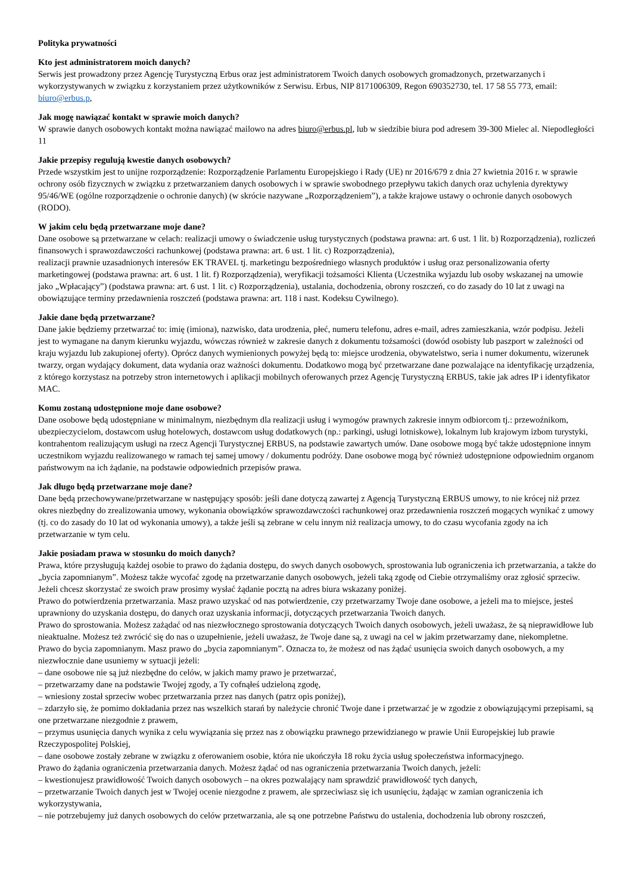Polityka prywatności
Kto jest administratorem moich danych?
Serwis jest prowadzony przez Agencję Turystyczną Erbus oraz jest administratorem Twoich danych osobowych gromadzonych, przetwarzanych i wykorzystywanych w związku z korzystaniem przez użytkowników z Serwisu. Erbus, NIP 8171006309, Regon 690352730, tel. 17 58 55 773, email: biuro@erbus.p,
Jak mogę nawiązać kontakt w sprawie moich danych?
W sprawie danych osobowych kontakt można nawiązać mailowo na adres biuro@erbus.pl, lub w siedzibie biura pod adresem 39-300 Mielec al. Niepodległości 11
Jakie przepisy regulują kwestie danych osobowych?
Przede wszystkim jest to unijne rozporządzenie: Rozporządzenie Parlamentu Europejskiego i Rady (UE) nr 2016/679 z dnia 27 kwietnia 2016 r. w sprawie ochrony osób fizycznych w związku z przetwarzaniem danych osobowych i w sprawie swobodnego przepływu takich danych oraz uchylenia dyrektywy 95/46/WE (ogólne rozporządzenie o ochronie danych) (w skrócie nazywane „Rozporządzeniem”), a także krajowe ustawy o ochronie danych osobowych (RODO).
W jakim celu będą przetwarzane moje dane?
Dane osobowe są przetwarzane w celach: realizacji umowy o świadczenie usług turystycznych (podstawa prawna: art. 6 ust. 1 lit. b) Rozporządzenia), rozliczeń finansowych i sprawozdawczości rachunkowej (podstawa prawna: art. 6 ust. 1 lit. c) Rozporządzenia),
realizacji prawnie uzasadnionych interesów EK TRAVEL tj. marketingu bezpośredniego własnych produktów i usług oraz personalizowania oferty marketingowej (podstawa prawna: art. 6 ust. 1 lit. f) Rozporządzenia), weryfikacji tożsamości Klienta (Uczestnika wyjazdu lub osoby wskazanej na umowie jako „Wpłacający”) (podstawa prawna: art. 6 ust. 1 lit. c) Rozporządzenia), ustalania, dochodzenia, obrony roszczeń, co do zasady do 10 lat z uwagi na obowiązujące terminy przedawnienia roszczeń (podstawa prawna: art. 118 i nast. Kodeksu Cywilnego).
Jakie dane będą przetwarzane?
Dane jakie będziemy przetwarzać to: imię (imiona), nazwisko, data urodzenia, płeć, numeru telefonu, adres e-mail, adres zamieszkania, wzór podpisu. Jeżeli jest to wymagane na danym kierunku wyjazdu, wówczas również w zakresie danych z dokumentu tożsamości (dowód osobisty lub paszport w zależności od kraju wyjazdu lub zakupionej oferty). Oprócz danych wymienionych powyżej będą to: miejsce urodzenia, obywatelstwo, seria i numer dokumentu, wizerunek twarzy, organ wydający dokument, data wydania oraz ważności dokumentu. Dodatkowo mogą być przetwarzane dane pozwalające na identyfikację urządzenia, z którego korzystasz na potrzeby stron internetowych i aplikacji mobilnych oferowanych przez Agencję Turystyczną ERBUS, takie jak adres IP i identyfikator MAC.
Komu zostaną udostępnione moje dane osobowe?
Dane osobowe będą udostępniane w minimalnym, niezbędnym dla realizacji usług i wymogów prawnych zakresie innym odbiorcom tj.: przewoźnikom, ubezpieczycielom, dostawcom usług hotelowych, dostawcom usług dodatkowych (np.: parkingi, usługi lotniskowe), lokalnym lub krajowym izbom turystyki, kontrahentom realizującym usługi na rzecz Agencji Turystycznej ERBUS, na podstawie zawartych umów. Dane osobowe mogą być także udostępnione innym uczestnikom wyjazdu realizowanego w ramach tej samej umowy / dokumentu podróży. Dane osobowe mogą być również udostępnione odpowiednim organom państwowym na ich żądanie, na podstawie odpowiednich przepisów prawa.
Jak długo będą przetwarzane moje dane?
Dane będą przechowywane/przetwarzane w następujący sposób: jeśli dane dotyczą zawartej z Agencją Turystyczną ERBUS umowy, to nie krócej niż przez okres niezbędny do zrealizowania umowy, wykonania obowiązków sprawozdawczości rachunkowej oraz przedawnienia roszczeń mogących wynikać z umowy (tj. co do zasady do 10 lat od wykonania umowy), a także jeśli są zebrane w celu innym niż realizacja umowy, to do czasu wycofania zgody na ich przetwarzanie w tym celu.
Jakie posiadam prawa w stosunku do moich danych?
Prawa, które przysługują każdej osobie to prawo do żądania dostępu, do swych danych osobowych, sprostowania lub ograniczenia ich przetwarzania, a także do „bycia zapomnianym”. Możesz także wycofać zgodę na przetwarzanie danych osobowych, jeżeli taką zgodę od Ciebie otrzymaliśmy oraz zgłosić sprzeciw. Jeżeli chcesz skorzystać ze swoich praw prosimy wysłać żądanie pocztą na adres biura wskazany poniżej.
Prawo do potwierdzenia przetwarzania. Masz prawo uzyskać od nas potwierdzenie, czy przetwarzamy Twoje dane osobowe, a jeżeli ma to miejsce, jesteś uprawniony do uzyskania dostępu, do danych oraz uzyskania informacji, dotyczących przetwarzania Twoich danych.
Prawo do sprostowania. Możesz zażądać od nas niezwłocznego sprostowania dotyczących Twoich danych osobowych, jeżeli uważasz, że są nieprawidłowe lub nieaktualne. Możesz też zwrócić się do nas o uzupełnienie, jeżeli uważasz, że Twoje dane są, z uwagi na cel w jakim przetwarzamy dane, niekompletne.
Prawo do bycia zapomnianym. Masz prawo do „bycia zapomnianym”. Oznacza to, że możesz od nas żądać usunięcia swoich danych osobowych, a my niezwłocznie dane usuniemy w sytuacji jeżeli:
– dane osobowe nie są już niezbędne do celów, w jakich mamy prawo je przetwarzać,
– przetwarzamy dane na podstawie Twojej zgody, a Ty cofnąłeś udzieloną zgodę,
– wniesiony został sprzeciw wobec przetwarzania przez nas danych (patrz opis poniżej),
– zdarzyło się, że pomimo dokładania przez nas wszelkich starań by należycie chronić Twoje dane i przetwarzać je w zgodzie z obowiązującymi przepisami, są one przetwarzane niezgodnie z prawem,
– przymus usunięcia danych wynika z celu wywiązania się przez nas z obowiązku prawnego przewidzianego w prawie Unii Europejskiej lub prawie Rzeczypospolitej Polskiej,
– dane osobowe zostały zebrane w związku z oferowaniem osobie, która nie ukończyła 18 roku życia usług społeczeństwa informacyjnego.
Prawo do żądania ograniczenia przetwarzania danych. Możesz żądać od nas ograniczenia przetwarzania Twoich danych, jeżeli:
– kwestionujesz prawidłowość Twoich danych osobowych – na okres pozwalający nam sprawdzić prawidłowość tych danych,
– przetwarzanie Twoich danych jest w Twojej ocenie niezgodne z prawem, ale sprzeciwiasz się ich usunięciu, żądając w zamian ograniczenia ich wykorzystywania,
– nie potrzebujemy już danych osobowych do celów przetwarzania, ale są one potrzebne Państwu do ustalenia, dochodzenia lub obrony roszczeń,